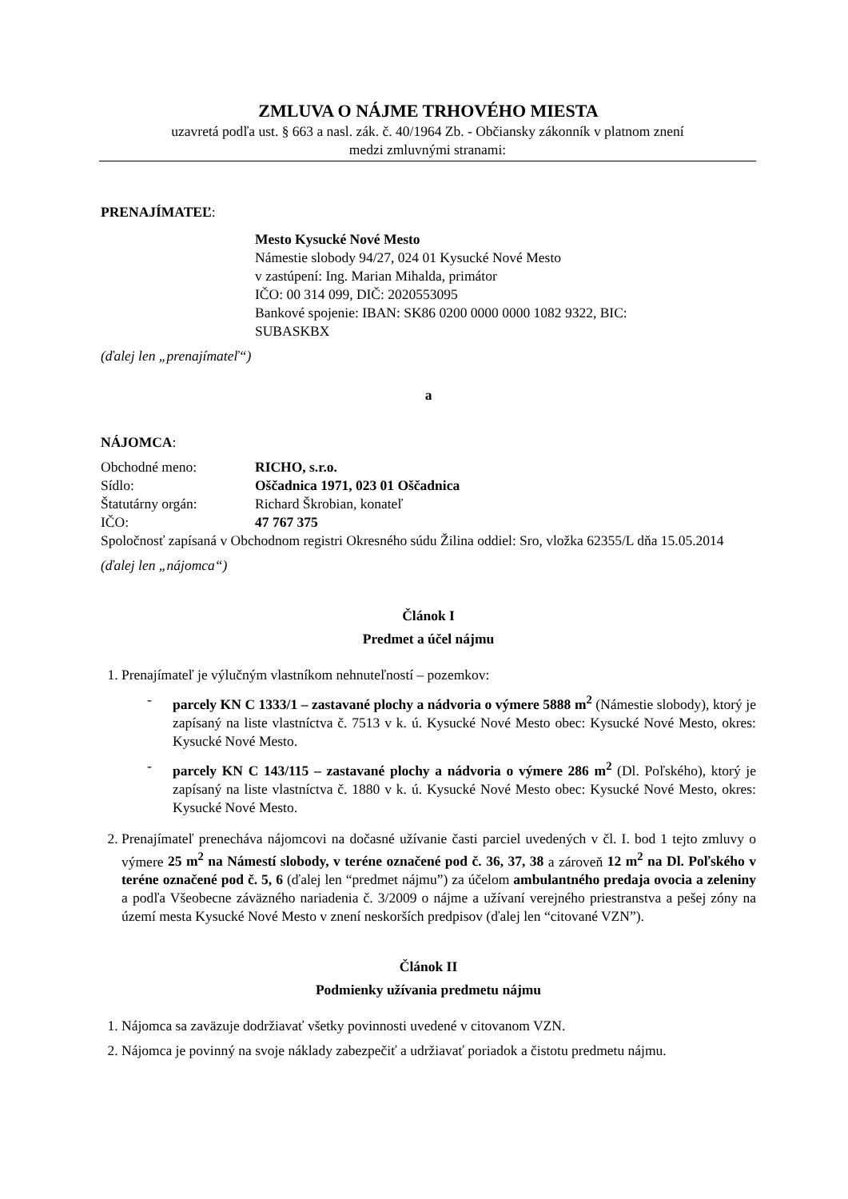ZMLUVA O NÁJME TRHOVÉHO MIESTA
uzavretá podľa ust. § 663 a nasl. zák. č. 40/1964 Zb. - Občiansky zákonník v platnom znení
medzi zmluvnými stranami:
PRENAJÍMATEĽ:
Mesto Kysucké Nové Mesto
Námestie slobody 94/27, 024 01 Kysucké Nové Mesto
v zastúpení: Ing. Marian Mihalda, primátor
IČO: 00 314 099, DIČ: 2020553095
Bankové spojenie: IBAN: SK86 0200 0000 0000 1082 9322, BIC:
SUBASKBX
(ďalej len „prenajímateľ“)
a
NÁJOMCA:
Obchodné meno: RICHO, s.r.o.
Sídlo: Oščadnica 1971, 023 01 Oščadnica
Štatutárny orgán: Richard Škrobian, konateľ
IČO: 47 767 375
Spoločnosť zapísaná v Obchodnom registri Okresného súdu Žilina oddiel: Sro, vložka 62355/L dňa 15.05.2014
(ďalej len „nájomca“)
Článok I
Predmet a účel nájmu
1. Prenajímateľ je výlučným vlastníkom nehnuteľností – pozemkov:
- parcely KN C 1333/1 – zastavané plochy a nádvoria o výmere 5888 m<sup>2</sup> (Námestie slobody), ktorý je zapísaný na liste vlastníctva č. 7513 v k. ú. Kysucké Nové Mesto obec: Kysucké Nové Mesto, okres: Kysucké Nové Mesto.
- parcely KN C 143/115 – zastavané plochy a nádvoria o výmere 286 m<sup>2</sup> (Dl. Poľského), ktorý je zapísaný na liste vlastníctva č. 1880 v k. ú. Kysucké Nové Mesto obec: Kysucké Nové Mesto, okres: Kysucké Nové Mesto.
2. Prenajímateľ prenecháva nájomcovi na dočasné užívanie časti parciel uvedených v čl. I. bod 1 tejto zmluvy o výmere 25 m<sup>2</sup> na Námestí slobody, v teréne označené pod č. 36, 37, 38 a zároveň 12 m<sup>2</sup> na Dl. Poľského v teréne označené pod č. 5, 6 (ďalej len “predmet nájmu”) za účelom ambulantného predaja ovocia a zeleniny a podľa Všeobecne záväzného nariadenia č. 3/2009 o nájme a užívaní verejného priestranstva a pešej zóny na území mesta Kysucké Nové Mesto v znení neskorších predpisov (ďalej len “citované VZN”).
Článok II
Podmienky užívania predmetu nájmu
1. Nájomca sa zaväzuje dodržiavať všetky povinnosti uvedené v citovanom VZN.
2. Nájomca je povinný na svoje náklady zabezpečiť a udržiavať poriadok a čistotu predmetu nájmu.